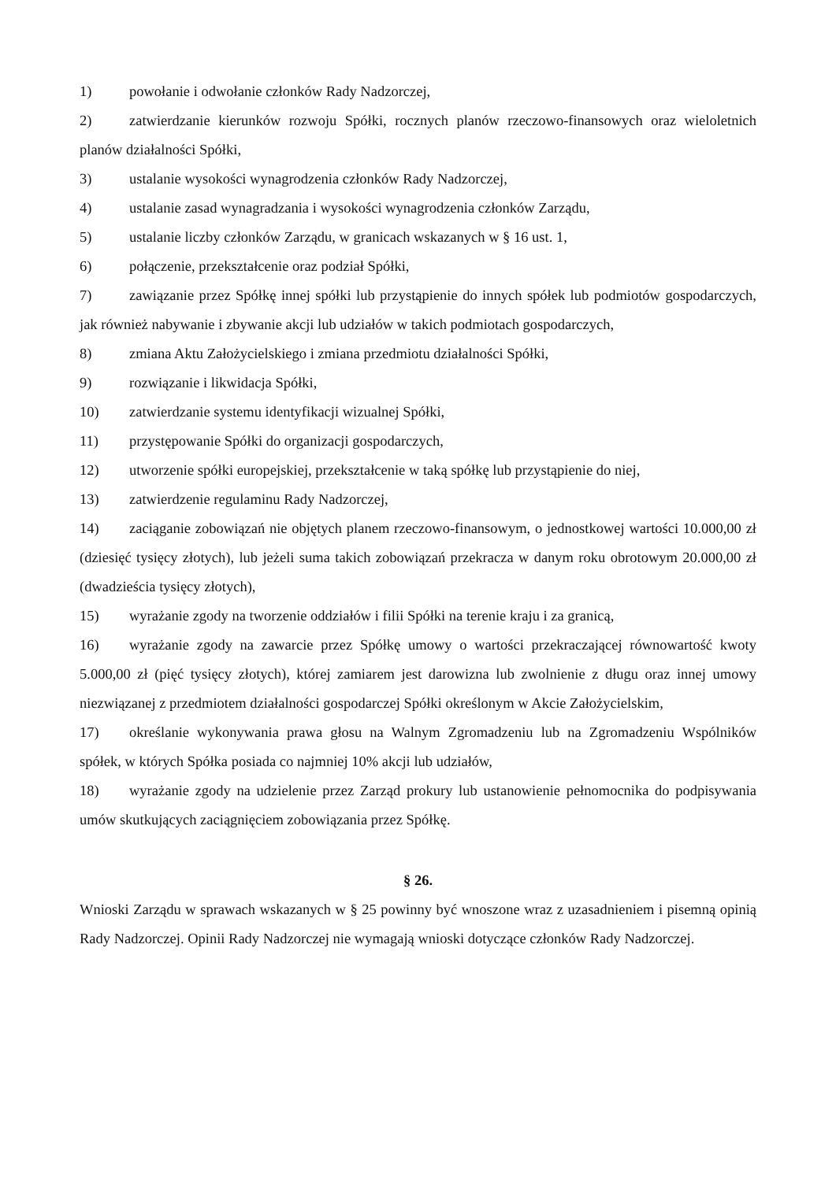1) powołanie i odwołanie członków Rady Nadzorczej,
2) zatwierdzanie kierunków rozwoju Spółki, rocznych planów rzeczowo-finansowych oraz wieloletnich planów działalności Spółki,
3) ustalanie wysokości wynagrodzenia członków Rady Nadzorczej,
4) ustalanie zasad wynagradzania i wysokości wynagrodzenia członków Zarządu,
5) ustalanie liczby członków Zarządu, w granicach wskazanych w § 16 ust. 1,
6) połączenie, przekształcenie oraz podział Spółki,
7) zawiązanie przez Spółkę innej spółki lub przystąpienie do innych spółek lub podmiotów gospodarczych, jak również nabywanie i zbywanie akcji lub udziałów w takich podmiotach gospodarczych,
8) zmiana Aktu Założycielskiego i zmiana przedmiotu działalności Spółki,
9) rozwiązanie i likwidacja Spółki,
10) zatwierdzanie systemu identyfikacji wizualnej Spółki,
11) przystępowanie Spółki do organizacji gospodarczych,
12) utworzenie spółki europejskiej, przekształcenie w taką spółkę lub przystąpienie do niej,
13) zatwierdzenie regulaminu Rady Nadzorczej,
14) zaciąganie zobowiązań nie objętych planem rzeczowo-finansowym, o jednostkowej wartości 10.000,00 zł (dziesięć tysięcy złotych), lub jeżeli suma takich zobowiązań przekracza w danym roku obrotowym 20.000,00 zł (dwadzieścia tysięcy złotych),
15) wyrażanie zgody na tworzenie oddziałów i filii Spółki na terenie kraju i za granicą,
16) wyrażanie zgody na zawarcie przez Spółkę umowy o wartości przekraczającej równowartość kwoty 5.000,00 zł (pięć tysięcy złotych), której zamiarem jest darowizna lub zwolnienie z długu oraz innej umowy niezwiązanej z przedmiotem działalności gospodarczej Spółki określonym w Akcie Założycielskim,
17) określanie wykonywania prawa głosu na Walnym Zgromadzeniu lub na Zgromadzeniu Wspólników spółek, w których Spółka posiada co najmniej 10% akcji lub udziałów,
18) wyrażanie zgody na udzielenie przez Zarząd prokury lub ustanowienie pełnomocnika do podpisywania umów skutkujących zaciągnięciem zobowiązania przez Spółkę.
§ 26.
Wnioski Zarządu w sprawach wskazanych w § 25 powinny być wnoszone wraz z uzasadnieniem i pisemną opinią Rady Nadzorczej. Opinii Rady Nadzorczej nie wymagają wnioski dotyczące członków Rady Nadzorczej.